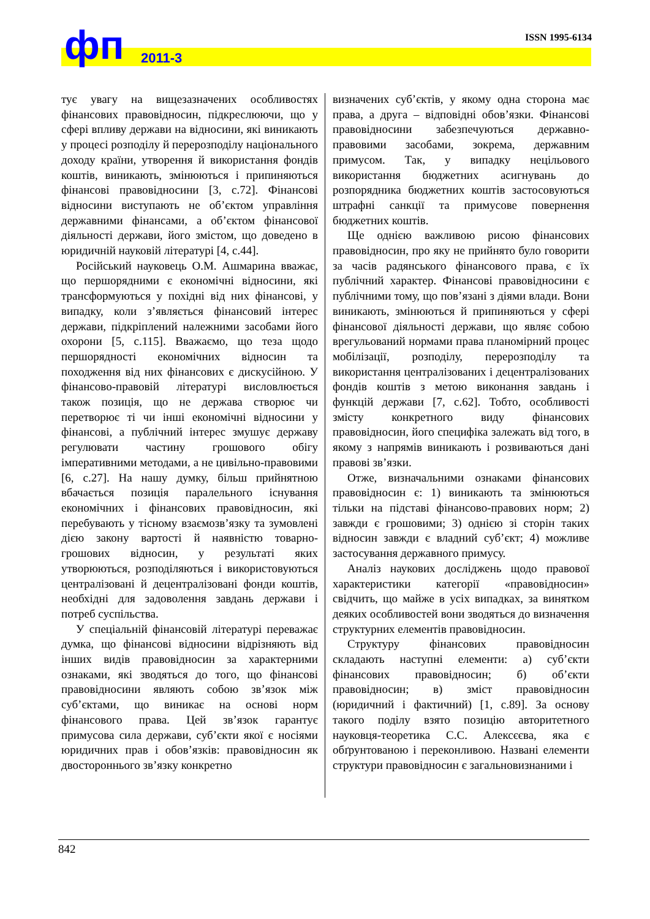ISSN 1995-6134 фп 2011-3
тує увагу на вищезазначених особливостях фінансових правовідносин, підкреслюючи, що у сфері впливу держави на відносини, які виникають у процесі розподілу й перерозподілу національного доходу країни, утворення й використання фондів коштів, виникають, змінюються і припиняються фінансові правовідносини [3, с.72]. Фінансові відносини виступають не об’єктом управління державними фінансами, а об’єктом фінансової діяльності держави, його змістом, що доведено в юридичній науковій літературі [4, с.44].
Російський науковець О.М. Ашмарина вважає, що першорядними є економічні відносини, які трансформуються у похідні від них фінансові, у випадку, коли з’являється фінансовий інтерес держави, підкріплений належними засобами його охорони [5, с.115]. Вважаємо, що теза щодо першорядності економічних відносин та походження від них фінансових є дискусійною. У фінансово-правовій літературі висловлюється також позиція, що не держава створює чи перетворює ті чи інші економічні відносини у фінансові, а публічний інтерес змушує державу регулювати частину грошового обігу імперативними методами, а не цивільно-правовими [6, с.27]. На нашу думку, більш прийнятною вбачається позиція паралельного існування економічних і фінансових правовідносин, які перебувають у тісному взаємозв’язку та зумовлені дією закону вартості й наявністю товарно-грошових відносин, у результаті яких утворюються, розподіляються і використовуються централізовані й децентралізовані фонди коштів, необхідні для задоволення завдань держави і потреб суспільства.
У спеціальній фінансовій літературі переважає думка, що фінансові відносини відрізняють від інших видів правовідносин за характерними ознаками, які зводяться до того, що фінансові правовідносини являють собою зв’язок між суб’єктами, що виникає на основі норм фінансового права. Цей зв’язок гарантує примусова сила держави, суб’єкти якої є носіями юридичних прав і обов’язків: правовідносин як двостороннього зв’язку конкретно
визначених суб’єктів, у якому одна сторона має права, а друга – відповідні обов’язки. Фінансові правовідносини забезпечуються державно-правовими засобами, зокрема, державним примусом. Так, у випадку нецільового використання бюджетних асигнувань до розпорядника бюджетних коштів застосовуються штрафні санкції та примусове повернення бюджетних коштів.
Ще однією важливою рисою фінансових правовідносин, про яку не прийнято було говорити за часів радянського фінансового права, є їх публічний характер. Фінансові правовідносини є публічними тому, що пов’язані з діями влади. Вони виникають, змінюються й припиняються у сфері фінансової діяльності держави, що являє собою врегульований нормами права планомірний процес мобілізації, розподілу, перерозподілу та використання централізованих і децентралізованих фондів коштів з метою виконання завдань і функцій держави [7, с.62]. Тобто, особливості змісту конкретного виду фінансових правовідносин, його специфіка залежать від того, в якому з напрямів виникають і розвиваються дані правові зв’язки.
Отже, визначальними ознаками фінансових правовідносин є: 1) виникають та змінюються тільки на підставі фінансово-правових норм; 2) завжди є грошовими; 3) однією зі сторін таких відносин завжди є владний суб’єкт; 4) можливе застосування державного примусу.
Аналіз наукових досліджень щодо правової характеристики категорії «правовідносин» свідчить, що майже в усіх випадках, за винятком деяких особливостей вони зводяться до визначення структурних елементів правовідносин.
Структуру фінансових правовідносин складають наступні елементи: а) суб’єкти фінансових правовідносин; б) об’єкти правовідносин; в) зміст правовідносин (юридичний і фактичний) [1, с.89]. За основу такого поділу взято позицію авторитетного науковця-теоретика С.С. Алексєєва, яка є обґрунтованою і переконливою. Названі елементи структури правовідносин є загальновизнаними і
842